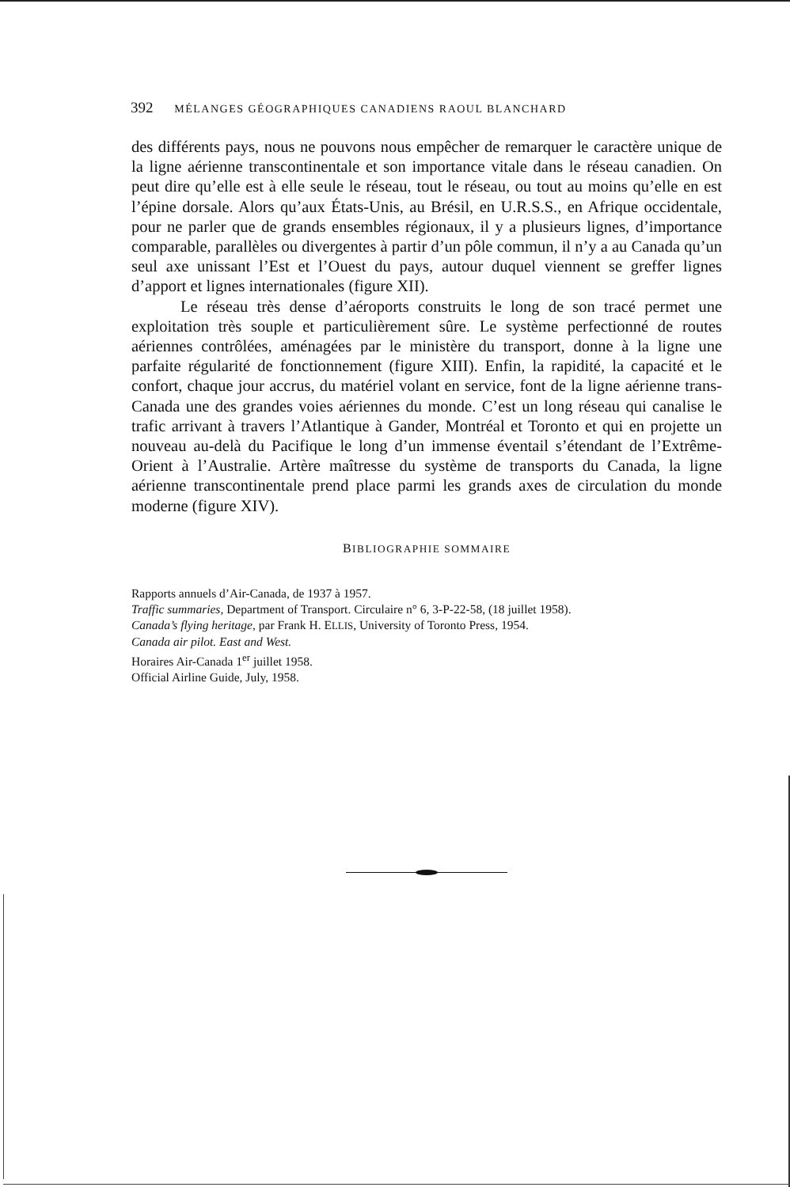392 MÉLANGES GÉOGRAPHIQUES CANADIENS RAOUL BLANCHARD
des différents pays, nous ne pouvons nous empêcher de remarquer le caractère unique de la ligne aérienne transcontinentale et son importance vitale dans le réseau canadien. On peut dire qu’elle est à elle seule le réseau, tout le réseau, ou tout au moins qu’elle en est l’épine dorsale. Alors qu’aux États-Unis, au Brésil, en U.R.S.S., en Afrique occidentale, pour ne parler que de grands ensembles régionaux, il y a plusieurs lignes, d’importance comparable, parallèles ou divergentes à partir d’un pôle commun, il n’y a au Canada qu’un seul axe unissant l’Est et l’Ouest du pays, autour duquel viennent se greffer lignes d’apport et lignes internationales (figure XII).
Le réseau très dense d’aéroports construits le long de son tracé permet une exploitation très souple et particulièrement sûre. Le système perfectionné de routes aériennes contrôlées, aménagées par le ministère du transport, donne à la ligne une parfaite régularité de fonctionnement (figure XIII). Enfin, la rapidité, la capacité et le confort, chaque jour accrus, du matériel volant en service, font de la ligne aérienne trans-Canada une des grandes voies aériennes du monde. C’est un long réseau qui canalise le trafic arrivant à travers l’Atlantique à Gander, Montréal et Toronto et qui en projette un nouveau au-delà du Pacifique le long d’un immense éventail s’étendant de l’Extrême-Orient à l’Australie. Artère maîtresse du système de transports du Canada, la ligne aérienne transcontinentale prend place parmi les grands axes de circulation du monde moderne (figure XIV).
BIBLIOGRAPHIE SOMMAIRE
Rapports annuels d’Air-Canada, de 1937 à 1957.
Traffic summaries, Department of Transport. Circulaire n° 6, 3-P-22-58, (18 juillet 1958).
Canada’s flying heritage, par Frank H. ELLIS, University of Toronto Press, 1954.
Canada air pilot. East and West.
Horaires Air-Canada 1<sup>er</sup> juillet 1958.
Official Airline Guide, July, 1958.